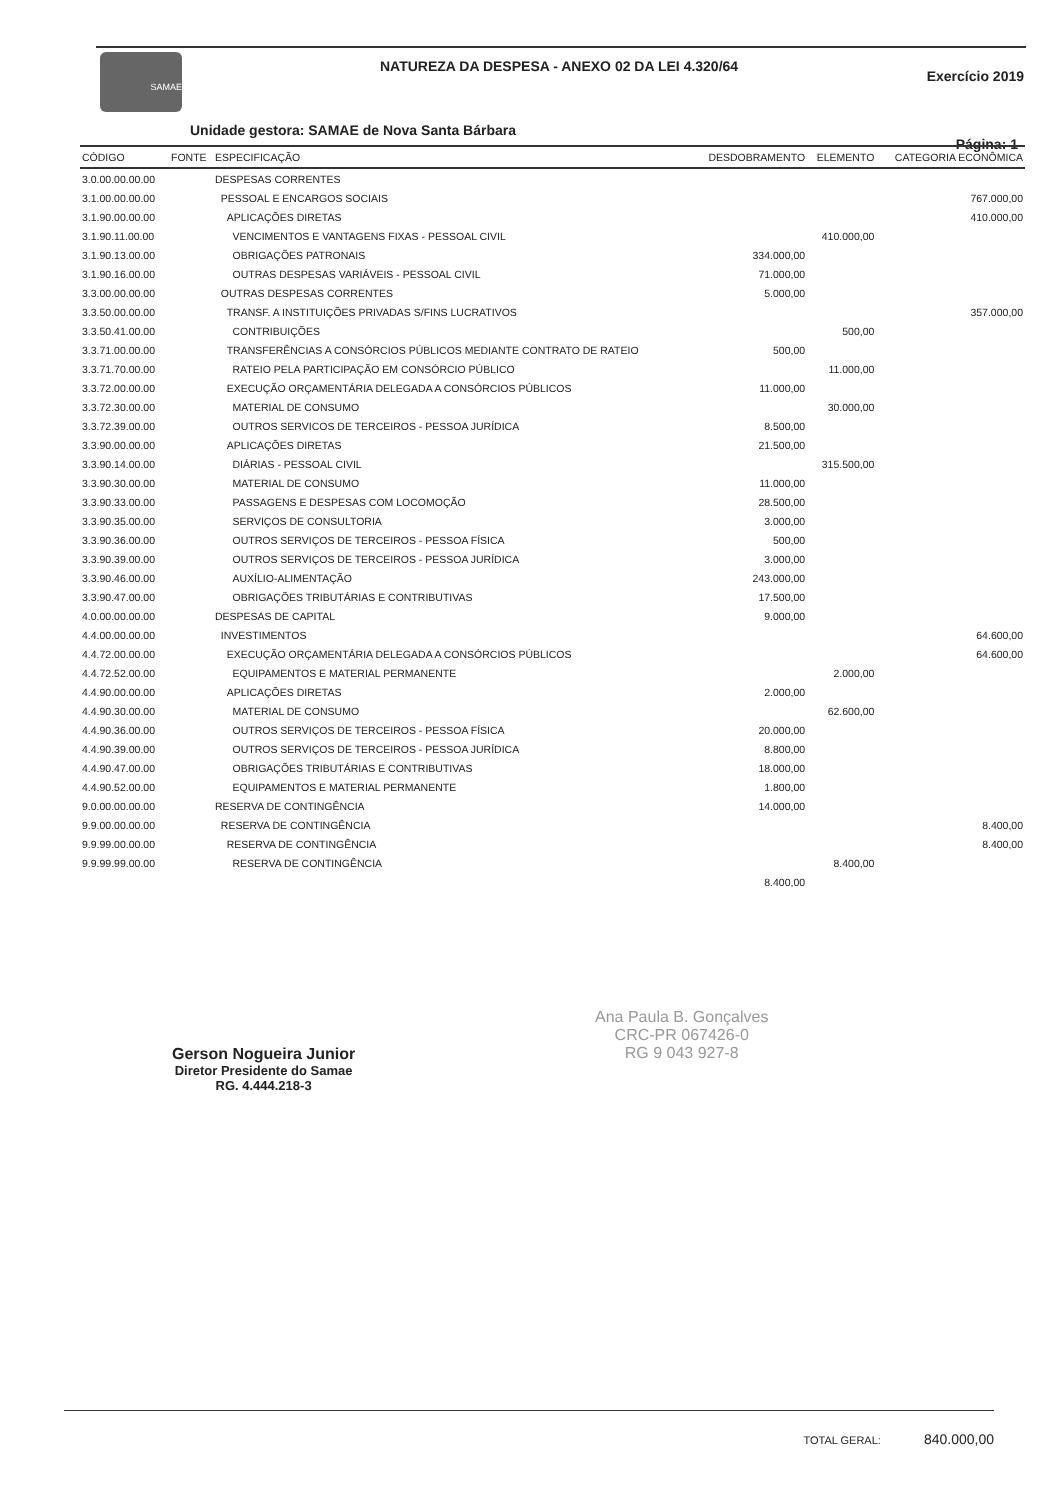SAMAE
NATUREZA DA DESPESA - ANEXO 02 DA LEI 4.320/64
Exercício 2019
Unidade gestora: SAMAE de Nova Santa Bárbara
Página: 1
| CÓDIGO | FONTE | ESPECIFICAÇÃO | DESDOBRAMENTO | ELEMENTO | CATEGORIA ECONÔMICA |
| --- | --- | --- | --- | --- | --- |
| 3.0.00.00.00.00 | | DESPESAS CORRENTES | | | |
| 3.1.00.00.00.00 | | PESSOAL E ENCARGOS SOCIAIS | | | 767.000,00 |
| 3.1.90.00.00.00 | | APLICAÇÕES DIRETAS | | | 410.000,00 |
| 3.1.90.11.00.00 | | VENCIMENTOS E VANTAGENS FIXAS - PESSOAL CIVIL | | 410.000,00 | |
| 3.1.90.13.00.00 | | OBRIGAÇÕES PATRONAIS | 334.000,00 | | |
| 3.1.90.16.00.00 | | OUTRAS DESPESAS VARIÁVEIS - PESSOAL CIVIL | 71.000,00 | | |
| 3.3.00.00.00.00 | | OUTRAS DESPESAS CORRENTES | 5.000,00 | | |
| 3.3.50.00.00.00 | | TRANSF. A INSTITUIÇÕES PRIVADAS S/FINS LUCRATIVOS | | | 357.000,00 |
| 3.3.50.41.00.00 | | CONTRIBUIÇÕES | | 500,00 | |
| 3.3.71.00.00.00 | | TRANSFERÊNCIAS A CONSÓRCIOS PÚBLICOS MEDIANTE CONTRATO DE RATEIO | 500,00 | | |
| 3.3.71.70.00.00 | | RATEIO PELA PARTICIPAÇÃO EM CONSÓRCIO PÚBLICO | | 11.000,00 | |
| 3.3.72.00.00.00 | | EXECUÇÃO ORÇAMENTÁRIA DELEGADA A CONSÓRCIOS PÚBLICOS | 11.000,00 | | |
| 3.3.72.30.00.00 | | MATERIAL DE CONSUMO | | 30.000,00 | |
| 3.3.72.39.00.00 | | OUTROS SERVICOS DE TERCEIROS - PESSOA JURÍDICA | 8.500,00 | | |
| 3.3.90.00.00.00 | | APLICAÇÕES DIRETAS | 21.500,00 | | |
| 3.3.90.14.00.00 | | DIÁRIAS - PESSOAL CIVIL | | 315.500,00 | |
| 3.3.90.30.00.00 | | MATERIAL DE CONSUMO | 11.000,00 | | |
| 3.3.90.33.00.00 | | PASSAGENS E DESPESAS COM LOCOMOÇÃO | 28.500,00 | | |
| 3.3.90.35.00.00 | | SERVIÇOS DE CONSULTORIA | 3.000,00 | | |
| 3.3.90.36.00.00 | | OUTROS SERVIÇOS DE TERCEIROS - PESSOA FÍSICA | 500,00 | | |
| 3.3.90.39.00.00 | | OUTROS SERVIÇOS DE TERCEIROS - PESSOA JURÍDICA | 3.000,00 | | |
| 3.3.90.46.00.00 | | AUXÍLIO-ALIMENTAÇÃO | 243.000,00 | | |
| 3.3.90.47.00.00 | | OBRIGAÇÕES TRIBUTÁRIAS E CONTRIBUTIVAS | 17.500,00 | | |
| 4.0.00.00.00.00 | | DESPESAS DE CAPITAL | 9.000,00 | | |
| 4.4.00.00.00.00 | | INVESTIMENTOS | | | 64.600,00 |
| 4.4.72.00.00.00 | | EXECUÇÃO ORÇAMENTÁRIA DELEGADA A CONSÓRCIOS PÚBLICOS | | | 64.600,00 |
| 4.4.72.52.00.00 | | EQUIPAMENTOS E MATERIAL PERMANENTE | | 2.000,00 | |
| 4.4.90.00.00.00 | | APLICAÇÕES DIRETAS | 2.000,00 | | |
| 4.4.90.30.00.00 | | MATERIAL DE CONSUMO | | 62.600,00 | |
| 4.4.90.36.00.00 | | OUTROS SERVIÇOS DE TERCEIROS - PESSOA FÍSICA | 20.000,00 | | |
| 4.4.90.39.00.00 | | OUTROS SERVIÇOS DE TERCEIROS - PESSOA JURÍDICA | 8.800,00 | | |
| 4.4.90.47.00.00 | | OBRIGAÇÕES TRIBUTÁRIAS E CONTRIBUTIVAS | 18.000,00 | | |
| 4.4.90.52.00.00 | | EQUIPAMENTOS E MATERIAL PERMANENTE | 1.800,00 | | |
| 9.0.00.00.00.00 | | RESERVA DE CONTINGÊNCIA | 14.000,00 | | |
| 9.9.00.00.00.00 | | RESERVA DE CONTINGÊNCIA | | | 8.400,00 |
| 9.9.99.00.00.00 | | RESERVA DE CONTINGÊNCIA | | | 8.400,00 |
| 9.9.99.99.00.00 | | RESERVA DE CONTINGÊNCIA | | 8.400,00 | |
| | | | 8.400,00 | | |
Gerson Nogueira Junior
Diretor Presidente do Samae
RG. 4.444.218-3
Ana Paula B. Gonçalves
CRC-PR 067426-0
RG 9 043 927-8
TOTAL GERAL: 840.000,00